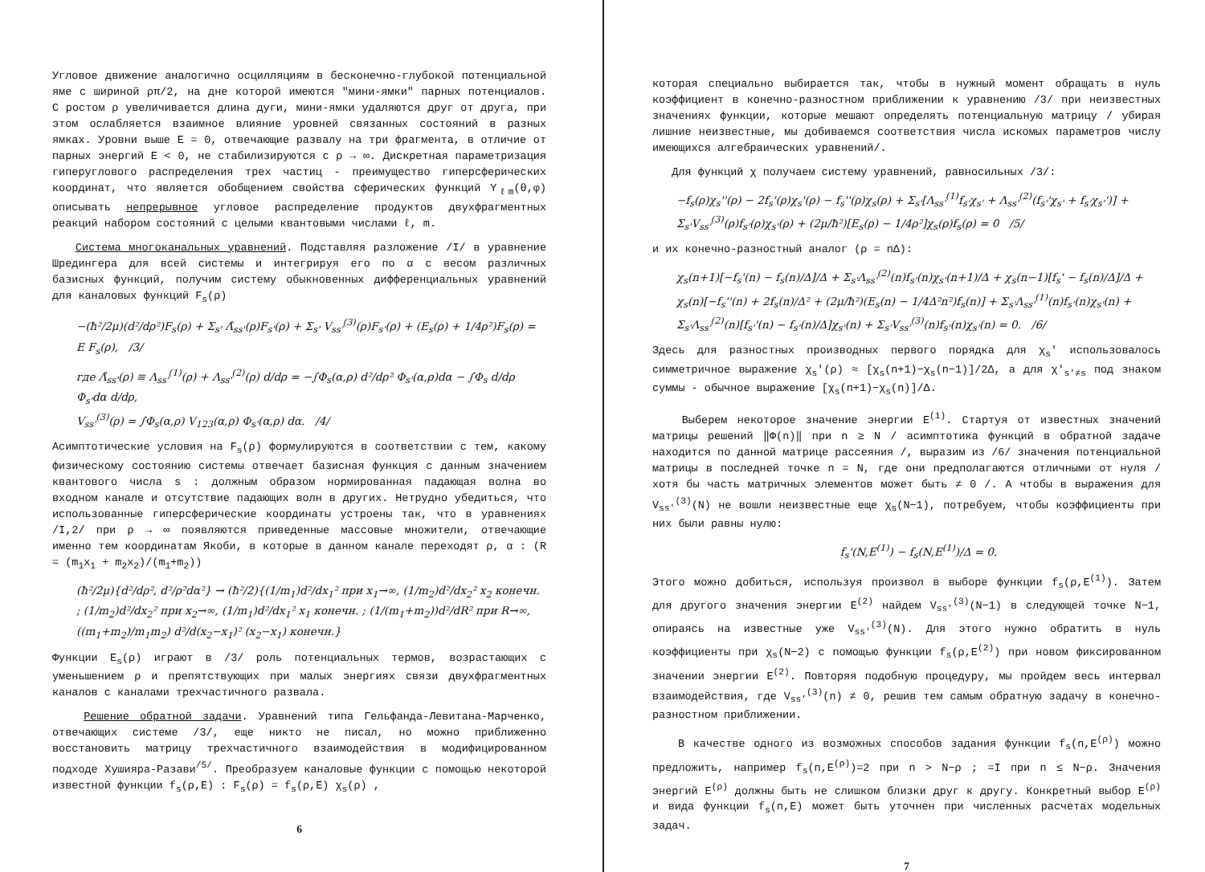Угловое движение аналогично осцилляциям в бесконечно-глубокой потенциальной яме с шириной ρπ/2, на дне которой имеются "мини-ямки" парных потенциалов. С ростом ρ увеличивается длина дуги, мини-ямки удаляются друг от друга, при этом ослабляется взаимное влияние уровней связанных состояний в разных ямках. Уровни выше E = 0, отвечающие развалу на три фрагмента, в отличие от парных энергий E < 0, не стабилизируются с ρ → ∞. Дискретная параметризация гиперуглового распределения трех частиц - преимущество гиперсферических координат, что является обобщением свойства сферических функций Y<sub>ℓm</sub>(θ,φ) описывать непрерывное угловое распределение продуктов двухфрагментных реакций набором состояний с целыми квантовыми числами ℓ, m.
Система многоканальных уравнений. Подставляя разложение /I/ в уравнение Шредингера для всей системы и интегрируя его по α с весом различных базисных функций, получим систему обыкновенных дифференциальных уравнений для каналовых функций F<sub>s</sub>(ρ)
−(ħ²/2μ)(d²/dρ²)F<sub>s</sub>(ρ) + Σ<sub>s'</sub> Λ̂<sub>ss'</sub>(ρ)F<sub>s'</sub>(ρ) + Σ<sub>s'</sub> V<sub>ss'</sub><sup>(3)</sup>(ρ)F<sub>s'</sub>(ρ) + (E<sub>s</sub>(ρ) + 1/4ρ²)F<sub>s</sub>(ρ) = E F<sub>s</sub>(ρ), /3/
где Λ̂<sub>ss'</sub>(ρ) ≡ Λ<sub>ss'</sub><sup>(1)</sup>(ρ) + Λ<sub>ss'</sub><sup>(2)</sup>(ρ) d/dρ = −∫Φ<sub>s</sub>(α,ρ) d²/dρ² Φ<sub>s'</sub>(α,ρ)dα − ∫Φ<sub>s</sub> d/dρ Φ<sub>s'</sub>dα d/dρ,
V<sub>ss'</sub><sup>(3)</sup>(ρ) = ∫Φ<sub>s</sub>(α,ρ) V<sub>123</sub>(α,ρ) Φ<sub>s'</sub>(α,ρ) dα. /4/
Асимптотические условия на F<sub>s</sub>(ρ) формулируются в соответствии с тем, какому физическому состоянию системы отвечает базисная функция с данным значением квантового числа s : должным образом нормированная падающая волна во входном канале и отсутствие падающих волн в других. Нетрудно убедиться, что использованные гиперсферические координаты устроены так, что в уравнениях /I,2/ при ρ → ∞ появляются приведенные массовые множители, отвечающие именно тем координатам Якоби, в которые в данном канале переходят ρ, α : (R = (m<sub>1</sub>x<sub>1</sub> + m<sub>2</sub>x<sub>2</sub>)/(m<sub>1</sub>+m<sub>2</sub>))
(ħ²/2μ){d²/dρ², d²/ρ²dα²} → (ħ²/2){(1/m<sub>1</sub>)d²/dx<sub>1</sub>² при x<sub>1</sub>→∞, (1/m<sub>2</sub>)d²/dx<sub>2</sub>² x<sub>2</sub> конечн. ; (1/m<sub>2</sub>)d²/dx<sub>2</sub>² при x<sub>2</sub>→∞, (1/m<sub>1</sub>)d²/dx<sub>1</sub>² x<sub>1</sub> конечн. ; (1/(m<sub>1</sub>+m<sub>2</sub>))d²/dR² при R→∞, ((m<sub>1</sub>+m<sub>2</sub>)/m<sub>1</sub>m<sub>2</sub>) d²/d(x<sub>2</sub>−x<sub>1</sub>)² (x<sub>2</sub>−x<sub>1</sub>) конечн.}
Функции E<sub>s</sub>(ρ) играют в /3/ роль потенциальных термов, возрастающих с уменьшением ρ и препятствующих при малых энергиях связи двухфрагментных каналов с каналами трехчастичного развала.
Решение обратной задачи. Уравнений типа Гельфанда-Левитана-Марченко, отвечающих системе /3/, еще никто не писал, но можно приближенно восстановить матрицу трехчастичного взаимодействия в модифицированном подходе Хушияра-Разави<sup>/5/</sup>. Преобразуем каналовые функции с помощью некоторой известной функции f<sub>s</sub>(ρ,E) : F<sub>s</sub>(ρ) = f<sub>s</sub>(ρ,E) χ<sub>s</sub>(ρ) ,
6
которая специально выбирается так, чтобы в нужный момент обращать в нуль коэффициент в конечно-разностном приближении к уравнению /3/ при неизвестных значениях функции, которые мешают определять потенциальную матрицу / убирая лишние неизвестные, мы добиваемся соответствия числа искомых параметров числу имеющихся алгебраических уравнений/.
Для функций χ получаем систему уравнений, равносильных /3/:
−f<sub>s</sub>(ρ)χ<sub>s</sub>''(ρ) − 2f<sub>s</sub>'(ρ)χ<sub>s</sub>'(ρ) − f<sub>s</sub>''(ρ)χ<sub>s</sub>(ρ) + Σ<sub>s'</sub>[Λ<sub>ss'</sub><sup>(1)</sup>f<sub>s'</sub>χ<sub>s'</sub> + Λ<sub>ss'</sub><sup>(2)</sup>(f<sub>s'</sub>'χ<sub>s'</sub> + f<sub>s'</sub>χ<sub>s'</sub>')] + Σ<sub>s'</sub>V<sub>ss'</sub><sup>(3)</sup>(ρ)f<sub>s'</sub>(ρ)χ<sub>s'</sub>(ρ) + (2μ/ħ²)[E<sub>s</sub>(ρ) − 1/4ρ²]χ<sub>s</sub>(ρ)f<sub>s</sub>(ρ) = 0 /5/
и их конечно-разностный аналог (ρ = nΔ):
χ<sub>s</sub>(n+1)[−f<sub>s</sub>'(n) − f<sub>s</sub>(n)/Δ]/Δ + Σ<sub>s'</sub>Λ<sub>ss'</sub><sup>(2)</sup>(n)f<sub>s'</sub>(n)χ<sub>s'</sub>(n+1)/Δ + χ<sub>s</sub>(n−1)[f<sub>s</sub>' − f<sub>s</sub>(n)/Δ]/Δ + χ<sub>s</sub>(n)[−f<sub>s</sub>''(n) + 2f<sub>s</sub>(n)/Δ² + (2μ/ħ²)(E<sub>s</sub>(n) − 1/4Δ²n²)f<sub>s</sub>(n)] + Σ<sub>s'</sub>Λ<sub>ss'</sub><sup>(1)</sup>(n)f<sub>s'</sub>(n)χ<sub>s'</sub>(n) + Σ<sub>s'</sub>Λ<sub>ss'</sub><sup>(2)</sup>(n)[f<sub>s'</sub>'(n) − f<sub>s'</sub>(n)/Δ]χ<sub>s'</sub>(n) + Σ<sub>s'</sub>V<sub>ss'</sub><sup>(3)</sup>(n)f<sub>s'</sub>(n)χ<sub>s'</sub>(n) = 0. /6/
Здесь для разностных производных первого порядка для χ<sub>s</sub>' использовалось симметричное выражение χ<sub>s</sub>'(ρ) ≈ [χ<sub>s</sub>(n+1)−χ<sub>s</sub>(n−1)]/2Δ, а для χ'<sub>s'≠s</sub> под знаком суммы - обычное выражение [χ<sub>s</sub>(n+1)−χ<sub>s</sub>(n)]/Δ.
Выберем некоторое значение энергии E<sup>(1)</sup>. Стартуя от известных значений матрицы решений ‖Φ(n)‖ при n ≥ N / асимптотика функций в обратной задаче находится по данной матрице рассеяния /, выразим из /6/ значения потенциальной матрицы в последней точке n = N, где они предполагаются отличными от нуля / хотя бы часть матричных элементов может быть ≠ 0 /. А чтобы в выражения для V<sub>ss'</sub><sup>(3)</sup>(N) не вошли неизвестные еще χ<sub>s</sub>(N−1), потребуем, чтобы коэффициенты при них были равны нулю:
f<sub>s</sub>'(N,E<sup>(1)</sup>) − f<sub>s</sub>(N,E<sup>(1)</sup>)/Δ = 0.
Этого можно добиться, используя произвол в выборе функции f<sub>s</sub>(ρ,E<sup>(1)</sup>). Затем для другого значения энергии E<sup>(2)</sup> найдем V<sub>ss'</sub><sup>(3)</sup>(N−1) в следующей точке N−1, опираясь на известные уже V<sub>ss'</sub><sup>(3)</sup>(N). Для этого нужно обратить в нуль коэффициенты при χ<sub>s</sub>(N−2) с помощью функции f<sub>s</sub>(ρ,E<sup>(2)</sup>) при новом фиксированном значении энергии E<sup>(2)</sup>. Повторяя подобную процедуру, мы пройдем весь интервал взаимодействия, где V<sub>ss'</sub><sup>(3)</sup>(n) ≠ 0, решив тем самым обратную задачу в конечно-разностном приближении.
В качестве одного из возможных способов задания функции f<sub>s</sub>(n,E<sup>(ρ)</sup>) можно предложить, например f<sub>s</sub>(n,E<sup>(ρ)</sup>)=2 при n > N−ρ ; =I при n ≤ N−ρ. Значения энергий E<sup>(ρ)</sup> должны быть не слишком близки друг к другу. Конкретный выбор E<sup>(ρ)</sup> и вида функции f<sub>s</sub>(n,E) может быть уточнен при численных расчетах модельных задач.
7